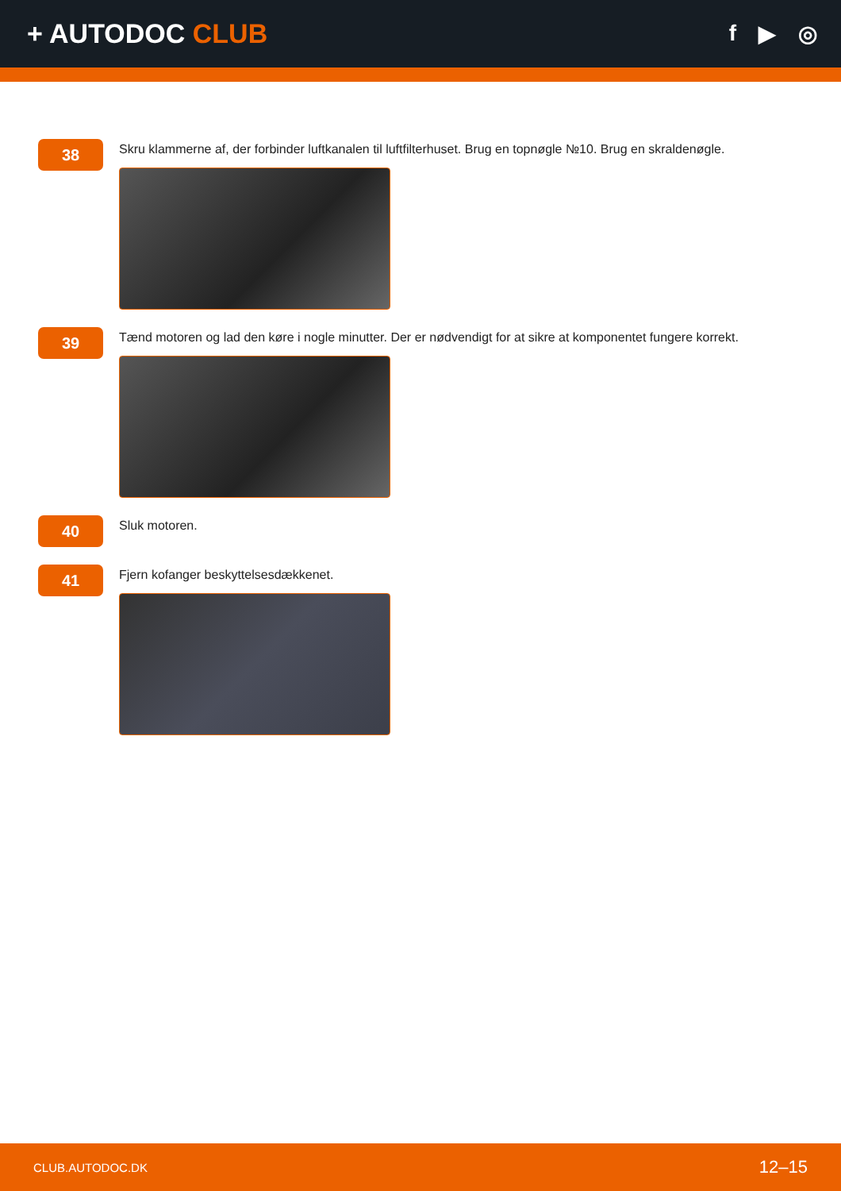+ AUTODOC CLUB
f ▶ ◎
38
Skru klammerne af, der forbinder luftkanalen til luftfilterhuset. Brug en topnøgle №10. Brug en skraldenøgle.
39
Tænd motoren og lad den køre i nogle minutter. Der er nødvendigt for at sikre at komponentet fungere korrekt.
40
Sluk motoren.
41
Fjern kofanger beskyttelsesdækkenet.
CLUB.AUTODOC.DK 12–15